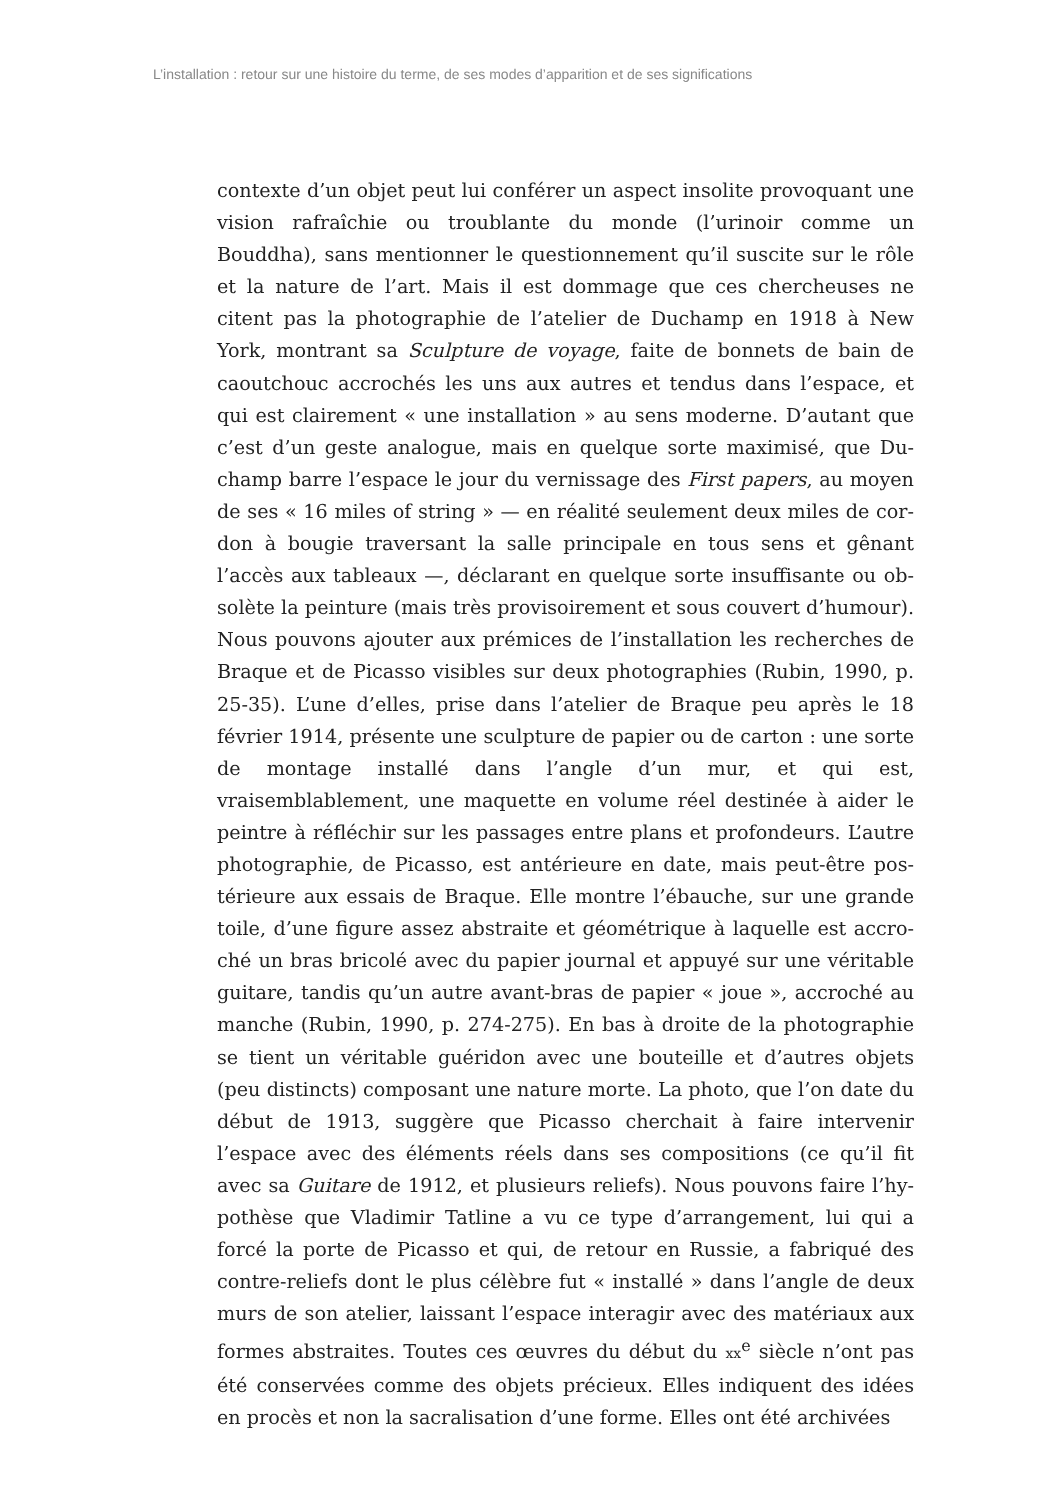L’installation : retour sur une histoire du terme, de ses modes d’apparition et de ses significations
contexte d’un objet peut lui conférer un aspect insolite provoquant une vision rafraîchie ou troublante du monde (l’urinoir comme un Bouddha), sans mentionner le questionnement qu’il suscite sur le rôle et la nature de l’art. Mais il est dommage que ces chercheuses ne citent pas la photographie de l’atelier de Duchamp en 1918 à New York, montrant sa Sculpture de voyage, faite de bonnets de bain de caoutchouc accrochés les uns aux autres et tendus dans l’espace, et qui est clairement « une installation » au sens moderne. D’autant que c’est d’un geste analogue, mais en quelque sorte maximisé, que Du­champ barre l’espace le jour du vernissage des First papers, au moyen de ses « 16 miles of string » — en réalité seulement deux miles de cor­don à bougie traversant la salle principale en tous sens et gênant l’accès aux tableaux —, déclarant en quelque sorte insuffisante ou ob­solète la peinture (mais très provisoirement et sous couvert d’hu­mour). Nous pouvons ajouter aux prémices de l’installation les re­cherches de Braque et de Picasso visibles sur deux photographies (Rubin, 1990, p. 25-35). L’une d’elles, prise dans l’atelier de Braque peu après le 18 février 1914, présente une sculpture de papier ou de car­ton : une sorte de montage installé dans l’angle d’un mur, et qui est, vraisemblablement, une maquette en volume réel destinée à aider le peintre à réfléchir sur les passages entre plans et profondeurs. L’autre photographie, de Picasso, est antérieure en date, mais peut-être pos­térieure aux essais de Braque. Elle montre l’ébauche, sur une grande toile, d’une figure assez abstraite et géométrique à laquelle est accro­ché un bras bricolé avec du papier journal et appuyé sur une véritable guitare, tandis qu’un autre avant-bras de papier « joue », accroché au manche (Rubin, 1990, p. 274-275). En bas à droite de la photographie se tient un véritable guéridon avec une bouteille et d’autres objets (peu distincts) composant une nature morte. La photo, que l’on date du début de 1913, suggère que Picasso cherchait à faire intervenir l’espace avec des éléments réels dans ses compositions (ce qu’il fit avec sa Guitare de 1912, et plusieurs reliefs). Nous pouvons faire l’hy­pothèse que Vladimir Tatline a vu ce type d’arrangement, lui qui a forcé la porte de Picasso et qui, de retour en Russie, a fabriqué des contre-reliefs dont le plus célèbre fut « installé » dans l’angle de deux murs de son atelier, laissant l’espace interagir avec des matériaux aux formes abstraites. Toutes ces œuvres du début du xx<sup>e</sup> siècle n’ont pas été conservées comme des objets précieux. Elles indiquent des idées en procès et non la sacralisation d’une forme. Elles ont été archivées